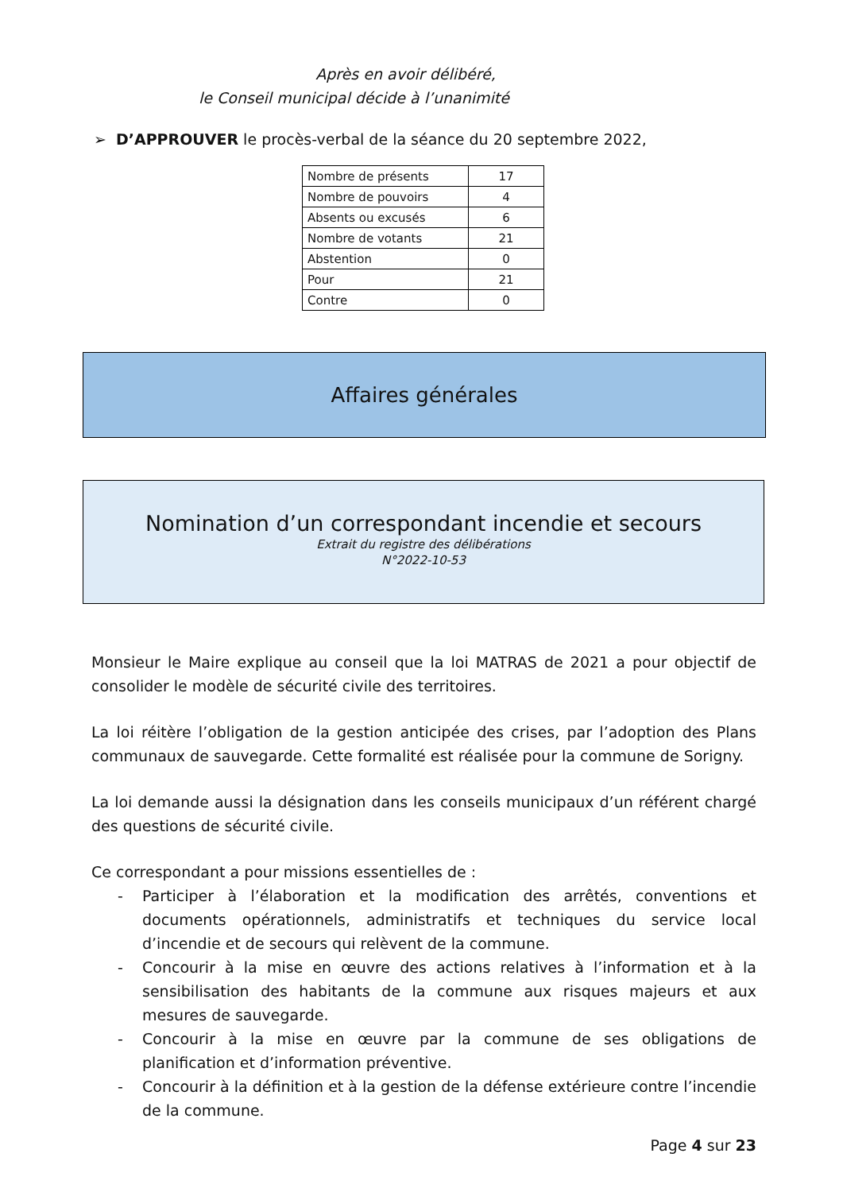Après en avoir délibéré,
le Conseil municipal décide à l’unanimité
➢ D’APPROUVER le procès-verbal de la séance du 20 septembre 2022,
| Nombre de présents | 17 |
| Nombre de pouvoirs | 4 |
| Absents ou excusés | 6 |
| Nombre de votants | 21 |
| Abstention | 0 |
| Pour | 21 |
| Contre | 0 |
Affaires générales
Nomination d’un correspondant incendie et secours
Extrait du registre des délibérations
N°2022-10-53
Monsieur le Maire explique au conseil que la loi MATRAS de 2021 a pour objectif de consolider le modèle de sécurité civile des territoires.
La loi réitère l’obligation de la gestion anticipée des crises, par l’adoption des Plans communaux de sauvegarde. Cette formalité est réalisée pour la commune de Sorigny.
La loi demande aussi la désignation dans les conseils municipaux d’un référent chargé des questions de sécurité civile.
Ce correspondant a pour missions essentielles de :
- Participer à l’élaboration et la modification des arrêtés, conventions et documents opérationnels, administratifs et techniques du service local d’incendie et de secours qui relèvent de la commune.
- Concourir à la mise en œuvre des actions relatives à l’information et à la sensibilisation des habitants de la commune aux risques majeurs et aux mesures de sauvegarde.
- Concourir à la mise en œuvre par la commune de ses obligations de planification et d’information préventive.
- Concourir à la définition et à la gestion de la défense extérieure contre l’incendie de la commune.
Page 4 sur 23